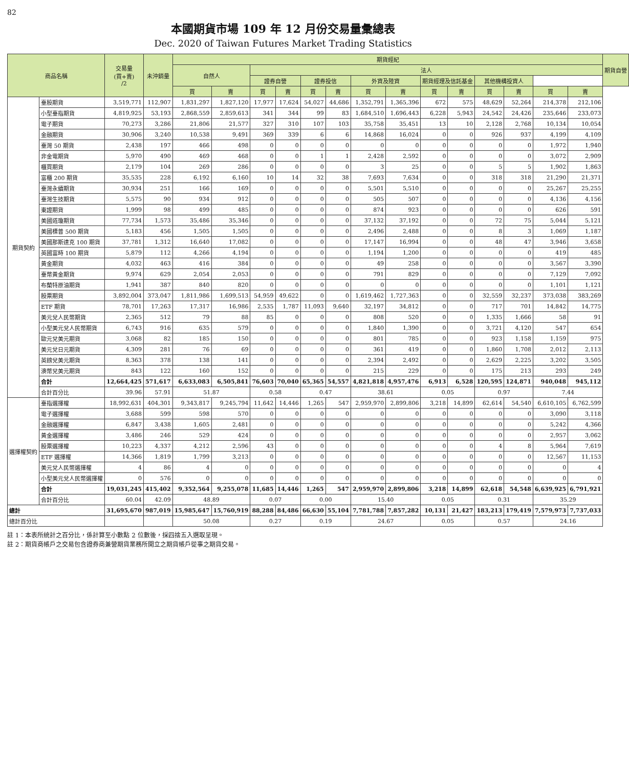82
本國期貨市場 109 年 12 月份交易量彙總表
Dec. 2020 of Taiwan Futures Market Trading Statistics
| 商品名稱 | | 交易量 (買+賣) /2 | 未沖銷量 | 期貨經紀 | | | | | | | | | | | | | | 期貨自營 |
| --- | --- | --- | --- | --- | --- | --- | --- | --- | --- | --- | --- | --- | --- | --- | --- | --- | --- | --- |
| | | | | 自然人 | | 法人 | | | | | | | | | | | | |
| | | | | | | 證券自營 | | 證券投信 | | 外資及陸資 | | 期貨經理及信託基金 | | 其他機構投資人 | | | | |
| | | | | 買 | 賣 | 買 | 賣 | 買 | 賣 | 買 | 賣 | 買 | 賣 | 買 | 賣 | 買 | 賣 | |
| 期貨契約 | 臺股期貨 | 3,519,771 | 112,907 | 1,831,297 | 1,827,120 | 17,977 | 17,624 | 54,027 | 44,686 | 1,352,791 | 1,365,396 | 672 | 575 | 48,629 | 52,264 | 214,378 | 212,106 | |
| | 小型臺指期貨 | 4,819,925 | 53,193 | 2,868,559 | 2,859,613 | 341 | 344 | 99 | 83 | 1,684,510 | 1,696,443 | 6,228 | 5,943 | 24,542 | 24,426 | 235,646 | 233,073 | |
| | 電子期貨 | 70,273 | 3,286 | 21,806 | 21,577 | 327 | 310 | 107 | 103 | 35,758 | 35,451 | 13 | 10 | 2,128 | 2,768 | 10,134 | 10,054 | |
| | 金融期貨 | 30,906 | 3,240 | 10,538 | 9,491 | 369 | 339 | 6 | 6 | 14,868 | 16,024 | 0 | 0 | 926 | 937 | 4,199 | 4,109 | |
| | 臺灣 50 期貨 | 2,438 | 197 | 466 | 498 | 0 | 0 | 0 | 0 | 0 | 0 | 0 | 0 | 0 | 0 | 1,972 | 1,940 | |
| | 非金電期貨 | 5,970 | 490 | 469 | 468 | 0 | 0 | 1 | 1 | 2,428 | 2,592 | 0 | 0 | 0 | 0 | 3,072 | 2,909 | |
| | 櫃買期貨 | 2,179 | 104 | 269 | 286 | 0 | 0 | 0 | 0 | 3 | 25 | 0 | 0 | 5 | 5 | 1,902 | 1,863 | |
| | 富櫃 200 期貨 | 35,535 | 228 | 6,192 | 6,160 | 10 | 14 | 32 | 38 | 7,693 | 7,634 | 0 | 0 | 318 | 318 | 21,290 | 21,371 | |
| | 臺灣永續期貨 | 30,934 | 251 | 166 | 169 | 0 | 0 | 0 | 0 | 5,501 | 5,510 | 0 | 0 | 0 | 0 | 25,267 | 25,255 | |
| | 臺灣生技期貨 | 5,575 | 90 | 934 | 912 | 0 | 0 | 0 | 0 | 505 | 507 | 0 | 0 | 0 | 0 | 4,136 | 4,156 | |
| | 東證期貨 | 1,999 | 98 | 499 | 485 | 0 | 0 | 0 | 0 | 874 | 923 | 0 | 0 | 0 | 0 | 626 | 591 | |
| | 美國道瓊期貨 | 77,734 | 1,573 | 35,486 | 35,346 | 0 | 0 | 0 | 0 | 37,132 | 37,192 | 0 | 0 | 72 | 75 | 5,044 | 5,121 | |
| | 美國標普 500 期貨 | 5,183 | 456 | 1,505 | 1,505 | 0 | 0 | 0 | 0 | 2,496 | 2,488 | 0 | 0 | 8 | 3 | 1,069 | 1,187 | |
| | 美國那斯達克 100 期貨 | 37,781 | 1,312 | 16,640 | 17,082 | 0 | 0 | 0 | 0 | 17,147 | 16,994 | 0 | 0 | 48 | 47 | 3,946 | 3,658 | |
| | 英國富時 100 期貨 | 5,879 | 112 | 4,266 | 4,194 | 0 | 0 | 0 | 0 | 1,194 | 1,200 | 0 | 0 | 0 | 0 | 419 | 485 | |
| | 黃金期貨 | 4,032 | 463 | 416 | 384 | 0 | 0 | 0 | 0 | 49 | 258 | 0 | 0 | 0 | 0 | 3,567 | 3,390 | |
| | 臺幣黃金期貨 | 9,974 | 629 | 2,054 | 2,053 | 0 | 0 | 0 | 0 | 791 | 829 | 0 | 0 | 0 | 0 | 7,129 | 7,092 | |
| | 布蘭特原油期貨 | 1,941 | 387 | 840 | 820 | 0 | 0 | 0 | 0 | 0 | 0 | 0 | 0 | 0 | 0 | 1,101 | 1,121 | |
| | 股票期貨 | 3,892,004 | 373,047 | 1,811,986 | 1,699,513 | 54,959 | 49,622 | 0 | 0 | 1,619,462 | 1,727,363 | 0 | 0 | 32,559 | 32,237 | 373,038 | 383,269 | |
| | ETF 期貨 | 78,701 | 17,263 | 17,317 | 16,986 | 2,535 | 1,787 | 11,093 | 9,640 | 32,197 | 34,812 | 0 | 0 | 717 | 701 | 14,842 | 14,775 | |
| | 美元兌人民幣期貨 | 2,365 | 512 | 79 | 88 | 85 | 0 | 0 | 0 | 808 | 520 | 0 | 0 | 1,335 | 1,666 | 58 | 91 | |
| | 小型美元兌人民幣期貨 | 6,743 | 916 | 635 | 579 | 0 | 0 | 0 | 0 | 1,840 | 1,390 | 0 | 0 | 3,721 | 4,120 | 547 | 654 | |
| | 歐元兌美元期貨 | 3,068 | 82 | 185 | 150 | 0 | 0 | 0 | 0 | 801 | 785 | 0 | 0 | 923 | 1,158 | 1,159 | 975 | |
| | 美元兌日元期貨 | 4,309 | 281 | 76 | 69 | 0 | 0 | 0 | 0 | 361 | 419 | 0 | 0 | 1,860 | 1,708 | 2,012 | 2,113 | |
| | 英鎊兌美元期貨 | 8,363 | 378 | 138 | 141 | 0 | 0 | 0 | 0 | 2,394 | 2,492 | 0 | 0 | 2,629 | 2,225 | 3,202 | 3,505 | |
| | 澳幣兌美元期貨 | 843 | 122 | 160 | 152 | 0 | 0 | 0 | 0 | 215 | 229 | 0 | 0 | 175 | 213 | 293 | 249 | |
| | 合計 | 12,664,425 | 571,617 | 6,633,083 | 6,505,841 | 76,603 | 70,040 | 65,365 | 54,557 | 4,821,818 | 4,957,476 | 6,913 | 6,528 | 120,595 | 124,871 | 940,048 | 945,112 | |
| | 合計百分比 | 39.96 | 57.91 | 51.87 | | 0.58 | | 0.47 | | 38.61 | | 0.05 | | 0.97 | | 7.44 | | |
| 選擇權契約 | 臺指選擇權 | 18,992,631 | 404,301 | 9,343,817 | 9,245,794 | 11,642 | 14,446 | 1,265 | 547 | 2,959,970 | 2,899,806 | 3,218 | 14,899 | 62,614 | 54,540 | 6,610,105 | 6,762,599 | |
| | 電子選擇權 | 3,688 | 599 | 598 | 570 | 0 | 0 | 0 | 0 | 0 | 0 | 0 | 0 | 0 | 0 | 3,090 | 3,118 | |
| | 金融選擇權 | 6,847 | 3,438 | 1,605 | 2,481 | 0 | 0 | 0 | 0 | 0 | 0 | 0 | 0 | 0 | 0 | 5,242 | 4,366 | |
| | 黃金選擇權 | 3,486 | 246 | 529 | 424 | 0 | 0 | 0 | 0 | 0 | 0 | 0 | 0 | 0 | 0 | 2,957 | 3,062 | |
| | 股票選擇權 | 10,223 | 4,337 | 4,212 | 2,596 | 43 | 0 | 0 | 0 | 0 | 0 | 0 | 0 | 4 | 8 | 5,964 | 7,619 | |
| | ETF 選擇權 | 14,366 | 1,819 | 1,799 | 3,213 | 0 | 0 | 0 | 0 | 0 | 0 | 0 | 0 | 0 | 0 | 12,567 | 11,153 | |
| | 美元兌人民幣選擇權 | 4 | 86 | 4 | 0 | 0 | 0 | 0 | 0 | 0 | 0 | 0 | 0 | 0 | 0 | 0 | 4 | |
| | 小型美元兌人民幣選擇權 | 0 | 576 | 0 | 0 | 0 | 0 | 0 | 0 | 0 | 0 | 0 | 0 | 0 | 0 | 0 | 0 | |
| | 合計 | 19,031,245 | 415,402 | 9,352,564 | 9,255,078 | 11,685 | 14,446 | 1,265 | 547 | 2,959,970 | 2,899,806 | 3,218 | 14,899 | 62,618 | 54,548 | 6,639,925 | 6,791,921 | |
| | 合計百分比 | 60.04 | 42.09 | 48.89 | | 0.07 | | 0.00 | | 15.40 | | 0.05 | | 0.31 | | 35.29 | | |
| 總計 | | 31,695,670 | 987,019 | 15,985,647 | 15,760,919 | 88,288 | 84,486 | 66,630 | 55,104 | 7,781,788 | 7,857,282 | 10,131 | 21,427 | 183,213 | 179,419 | 7,579,973 | 7,737,033 | |
| 總計百分比 | | | | 50.08 | | 0.27 | | 0.19 | | 24.67 | | 0.05 | | 0.57 | | 24.16 | | |
註 1：本表所統計之百分比，係計算至小數點 2 位數後，採四捨五入選取呈現。
註 2：期貨商帳戶之交易包含證券商兼營期貨業務所開立之期貨帳戶從事之期貨交易。